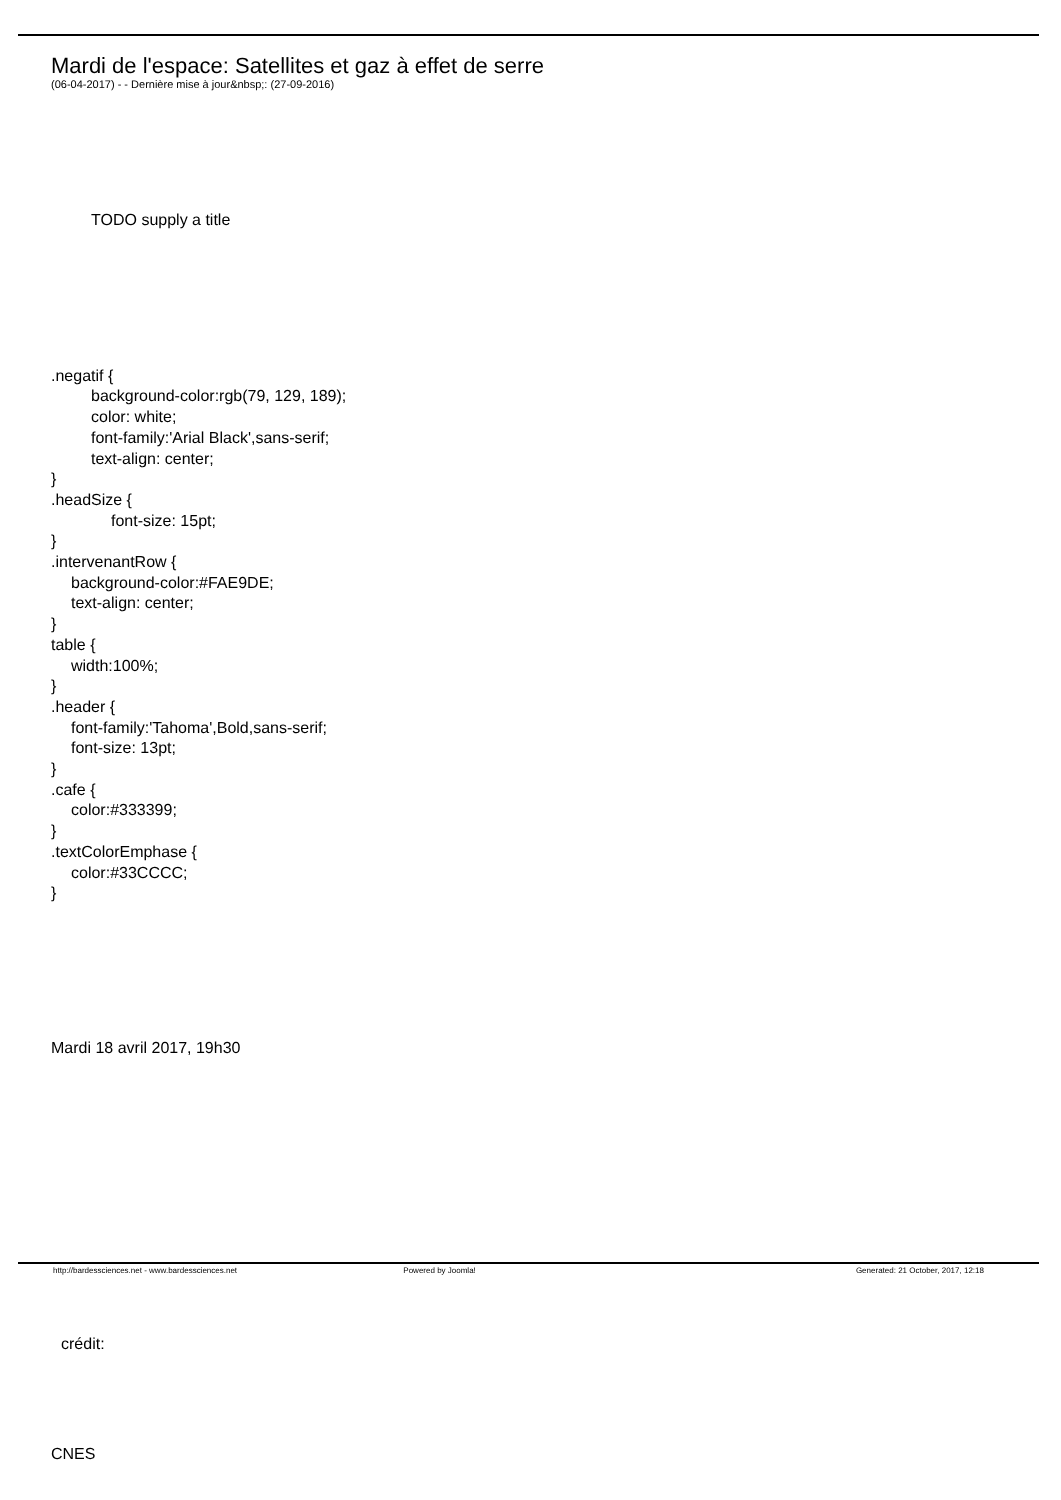Mardi de l'espace: Satellites et gaz à effet de serre
(06-04-2017) - - Dernière mise à jour&nbsp;: (27-09-2016)
TODO supply a title
.negatif {
background-color:rgb(79, 129, 189);
color: white;
font-family:'Arial Black',sans-serif;
text-align: center;
}
.headSize {
font-size: 15pt;
}
.intervenantRow {
background-color:#FAE9DE;
text-align: center;
}
table {
width:100%;
}
.header {
font-family:'Tahoma',Bold,sans-serif;
font-size: 13pt;
}
.cafe {
color:#333399;
}
.textColorEmphase {
color:#33CCCC;
}
Mardi 18 avril 2017, 19h30
crédit:
CNES
http://bardessciences.net - www.bardessciences.net Powered by Joomla! Generated: 21 October, 2017, 12:18